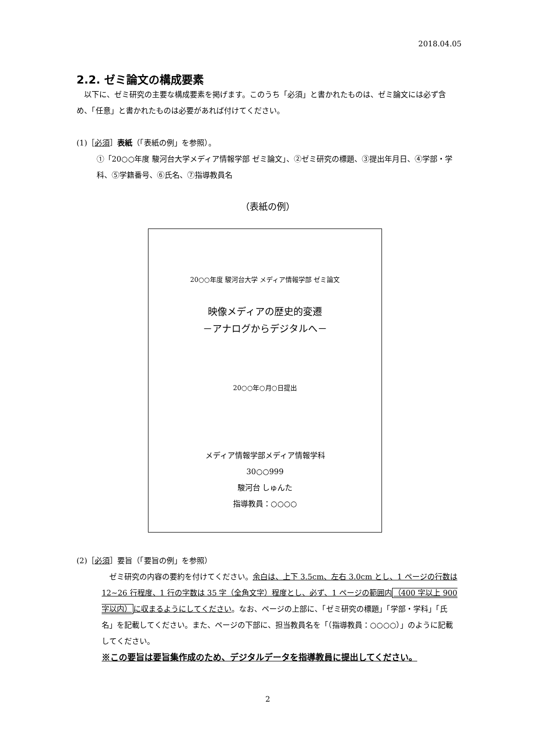2018.04.05
2.2. ゼミ論文の構成要素
　以下に、ゼミ研究の主要な構成要素を掲げます。このうち「必須」と書かれたものは、ゼミ論文には必ず含め、「任意」と書かれたものは必要があれば付けてください。
(1)［必須］表紙（「表紙の例」を参照）。
①「20○○年度 駿河台大学メディア情報学部 ゼミ論文」、②ゼミ研究の標題、③提出年月日、④学部・学科、⑤学籍番号、⑥氏名、⑦指導教員名
（表紙の例）
20○○年度 駿河台大学 メディア情報学部 ゼミ論文
映像メディアの歴史的変遷
－アナログからデジタルへ－
20○○年○月○日提出
メディア情報学部メディア情報学科
30○○999
駿河台 しゅんた
指導教員：○○○○
(2)［必須］要旨（「要旨の例」を参照）
　ゼミ研究の内容の要約を付けてください。余白は、上下 3.5cm、左右 3.0cm とし、1 ページの行数は 12~26 行程度、1 行の字数は 35 字（全角文字）程度とし、必ず、1 ページの範囲内（400 字以上 900 字以内）に収まるようにしてください。なお、ページの上部に、「ゼミ研究の標題」「学部・学科」「氏名」を記載してください。また、ページの下部に、担当教員名を「（指導教員：○○○○）」のように記載してください。
※この要旨は要旨集作成のため、デジタルデータを指導教員に提出してください。
2